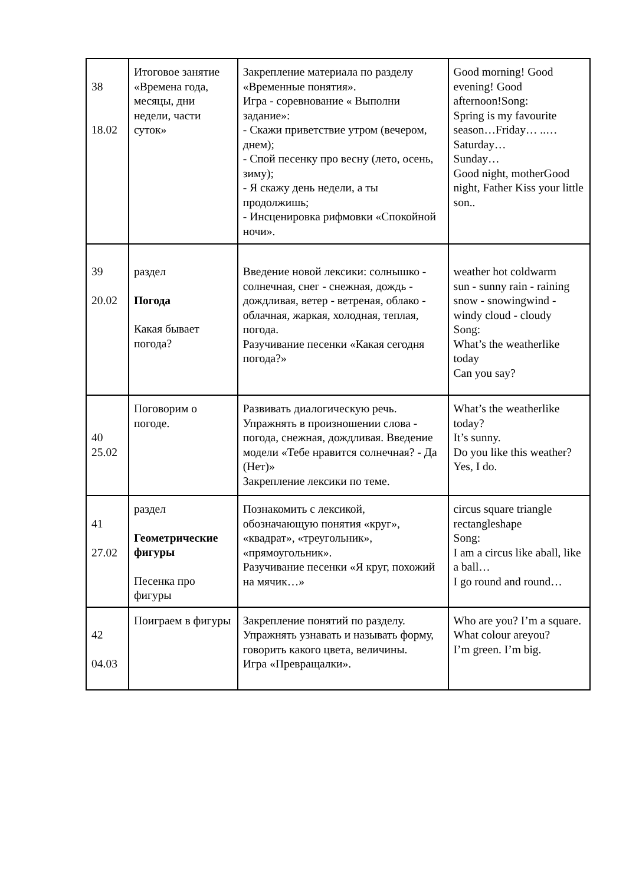| 38 18.02 | Итоговое занятие «Времена года, месяцы, дни недели, части суток» | Закрепление материала по разделу «Временные понятия». Игра - соревнование « Выполни задание»: - Скажи приветствие утром (вечером, днем); - Спой песенку про весну (лето, осень, зиму); - Я скажу день недели, а ты продолжишь; - Инсценировка рифмовки «Спокойной ночи». | Good morning! Good evening! Good afternoon!Song: Spring is my favourite season…Friday… ..… Saturday… Sunday… Good night, motherGood night, Father Kiss your little son.. |
| 39 20.02 | раздел Погода Какая бывает погода? | Введение новой лексики: солнышко - солнечная, снег - снежная, дождь - дождливая, ветер - ветреная, облако - облачная, жаркая, холодная, теплая, погода. Разучивание песенки «Какая сегодня погода?» | weather hot coldwarm sun - sunny rain - raining snow - snowingwind - windy cloud - cloudy Song: What’s the weatherlike today Can you say? |
| 40 25.02 | Поговорим о погоде. | Развивать диалогическую речь. Упражнять в произношении слова - погода, снежная, дождливая. Введение модели «Тебе нравится солнечная? - Да (Нет)» Закрепление лексики по теме. | What’s the weatherlike today? It’s sunny. Do you like this weather? Yes, I do. |
| 41 27.02 | раздел Геометрические фигуры Песенка про фигуры | Познакомить с лексикой, обозначающую понятия «круг», «квадрат», «треугольник», «прямоугольник». Разучивание песенки «Я круг, похожий на мячик…» | circus square triangle rectangleshape Song: I am a circus like aball, like a ball… I go round and round… |
| 42 04.03 | Поиграем в фигуры | Закрепление понятий по разделу. Упражнять узнавать и называть форму, говорить какого цвета, величины. Игра «Превращалки». | Who are you? I’m a square. What colour areyou? I’m green. I’m big. |